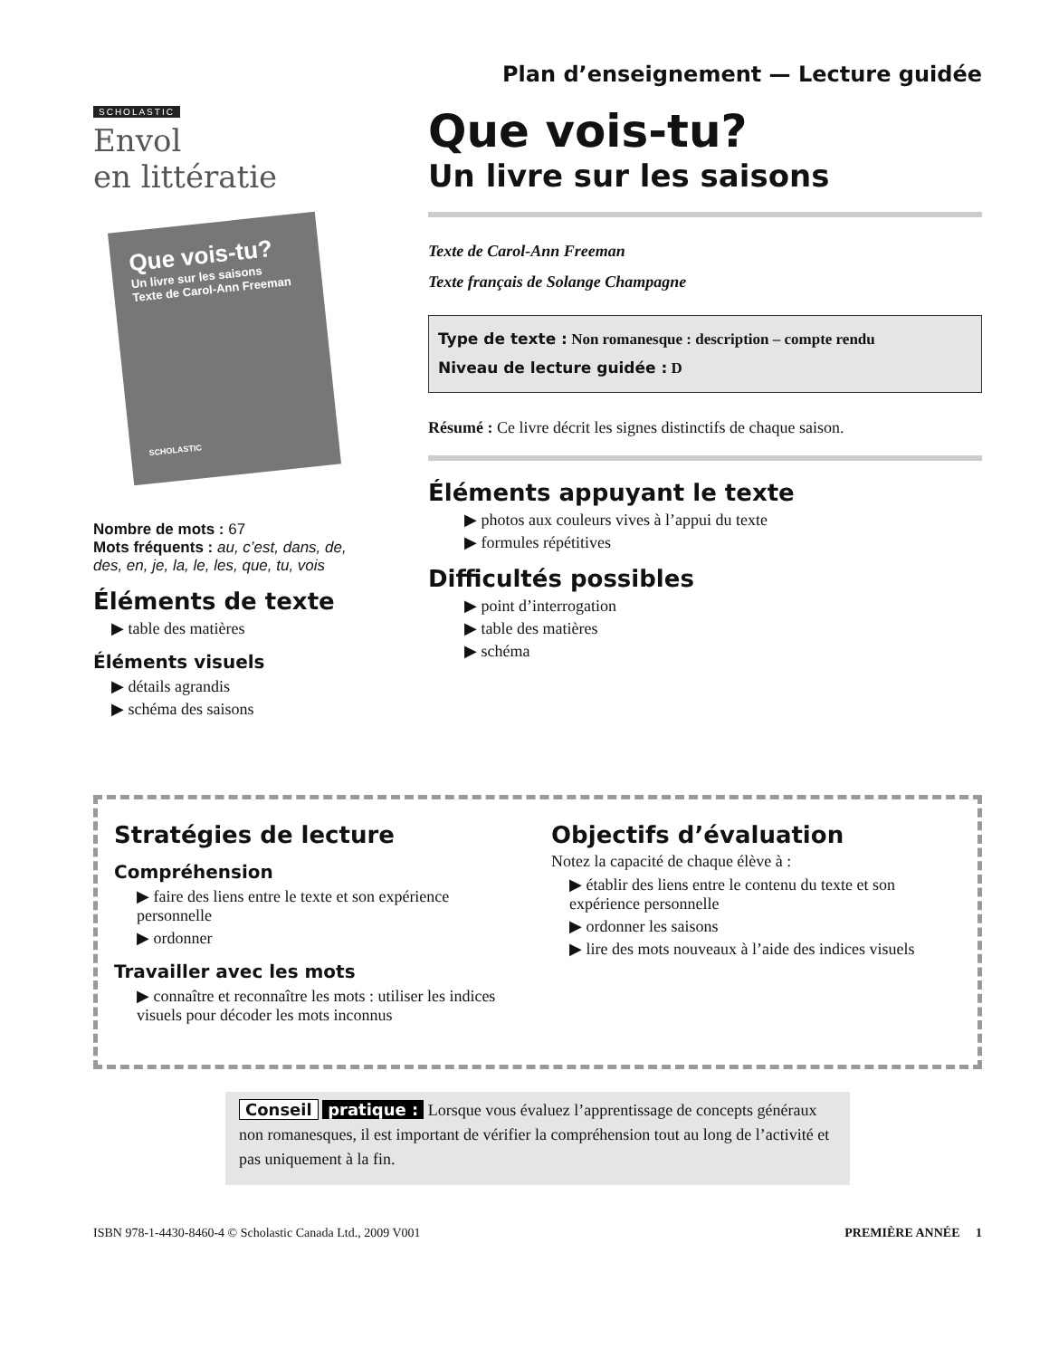SCHOLASTIC
Envol
en littératie
Que vois-tu?
Un livre sur les saisons
Texte de Carol-Ann Freeman
SCHOLASTIC
Nombre de mots : 67
Mots fréquents : au, c’est, dans, de, des, en, je, la, le, les, que, tu, vois
Éléments de texte
▶ table des matières
Éléments visuels
▶ détails agrandis
▶ schéma des saisons
Plan d’enseignement — Lecture guidée
Que vois-tu?
Un livre sur les saisons
Texte de Carol-Ann Freeman
Texte français de Solange Champagne
Type de texte : Non romanesque : description – compte rendu
Niveau de lecture guidée : D
Résumé : Ce livre décrit les signes distinctifs de chaque saison.
Éléments appuyant le texte
▶ photos aux couleurs vives à l’appui du texte
▶ formules répétitives
Difficultés possibles
▶ point d’interrogation
▶ table des matières
▶ schéma
Stratégies de lecture
Compréhension
▶ faire des liens entre le texte et son expérience personnelle
▶ ordonner
Travailler avec les mots
▶ connaître et reconnaître les mots : utiliser les indices visuels pour décoder les mots inconnus
Objectifs d’évaluation
Notez la capacité de chaque élève à :
▶ établir des liens entre le contenu du texte et son expérience personnelle
▶ ordonner les saisons
▶ lire des mots nouveaux à l’aide des indices visuels
Conseil pratique : Lorsque vous évaluez l’apprentissage de concepts généraux non romanesques, il est important de vérifier la compréhension tout au long de l’activité et pas uniquement à la fin.
ISBN 978-1-4430-8460-4 © Scholastic Canada Ltd., 2009 V001 PREMIÈRE ANNÉE 1